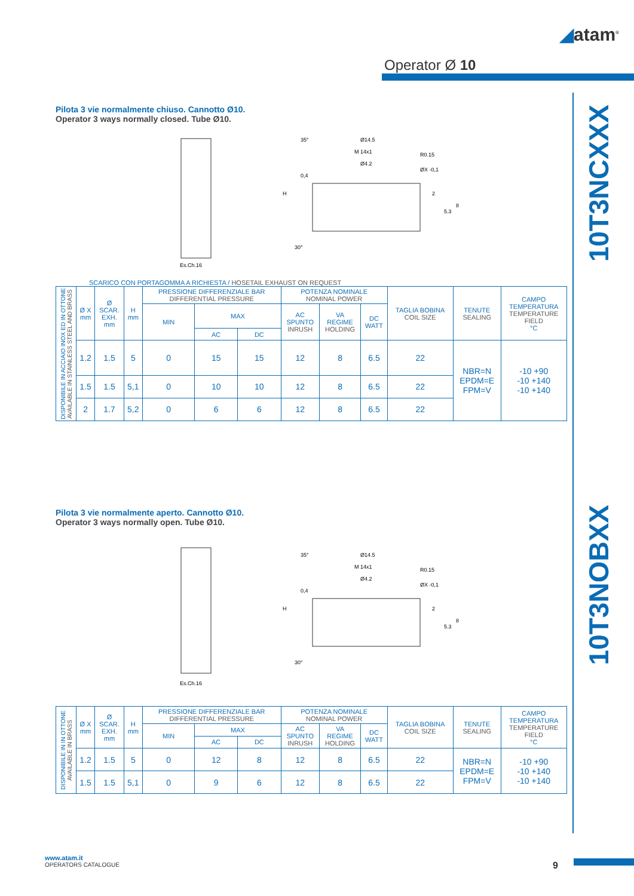◢atam<sup>®</sup>
Operator Ø 10
10T3NCXXX
10T3NOBXX
Pilota 3 vie normalmente chiuso. Cannotto Ø10.
Operator 3 ways normally closed. Tube Ø10.
Es.Ch.16
Ø14.5
M 14x1
Ø4.2
R0.15
ØX -0,1
H
0,4
2
5.3
8
35°
30°
SCARICO CON PORTAGOMMA A RICHIESTA / HOSETAIL EXHAUST ON REQUEST
| DISPONIBILE IN ACCIAIO INOX ED IN OTTONE AVAILABLE IN STAINLESS STEEL AND BRASS | Ø X mm | Ø SCAR. EXH. mm | H mm | PRESSIONE DIFFERENZIALE BAR DIFFERENTIAL PRESSURE | | | POTENZA NOMINALE NOMINAL POWER | | | TAGLIA BOBINA COIL SIZE | TENUTE SEALING | CAMPO TEMPERATURA TEMPERATURE FIELD °C |
| --- | --- | --- | --- | --- | --- | --- | --- | --- | --- | --- | --- | --- |
| | | | | MIN | MAX | | AC SPUNTO INRUSH | VA REGIME HOLDING | DC WATT | | | |
| | | | | | AC | DC | | | | | | |
| | 1.2 | 1.5 | 5 | 0 | 15 | 15 | 12 | 8 | 6.5 | 22 | NBR=N EPDM=E FPM=V | -10 +90 -10 +140 -10 +140 |
| | 1.5 | 1.5 | 5,1 | 0 | 10 | 10 | 12 | 8 | 6.5 | 22 | | |
| | 2 | 1.7 | 5,2 | 0 | 6 | 6 | 12 | 8 | 6.5 | 22 | | |
Pilota 3 vie normalmente aperto. Cannotto Ø10.
Operator 3 ways normally open. Tube Ø10.
Es.Ch.16
Ø14.5
M 14x1
Ø4.2
R0.15
ØX -0,1
H
0,4
2
5.3
8
35°
30°
| DISPONIBILE IN IN OTTONE AVAILABLE IN BRASS | Ø X mm | Ø SCAR. EXH. mm | H mm | PRESSIONE DIFFERENZIALE BAR DIFFERENTIAL PRESSURE | | | POTENZA NOMINALE NOMINAL POWER | | | TAGLIA BOBINA COIL SIZE | TENUTE SEALING | CAMPO TEMPERATURA TEMPERATURE FIELD °C |
| --- | --- | --- | --- | --- | --- | --- | --- | --- | --- | --- | --- | --- |
| | | | | MIN | MAX | | AC SPUNTO INRUSH | VA REGIME HOLDING | DC WATT | | | |
| | | | | | AC | DC | | | | | | |
| | 1.2 | 1.5 | 5 | 0 | 12 | 8 | 12 | 8 | 6.5 | 22 | NBR=N EPDM=E FPM=V | -10 +90 -10 +140 -10 +140 |
| | 1.5 | 1.5 | 5,1 | 0 | 9 | 6 | 12 | 8 | 6.5 | 22 | | |
www.atam.it
OPERATORS CATALOGUE
9